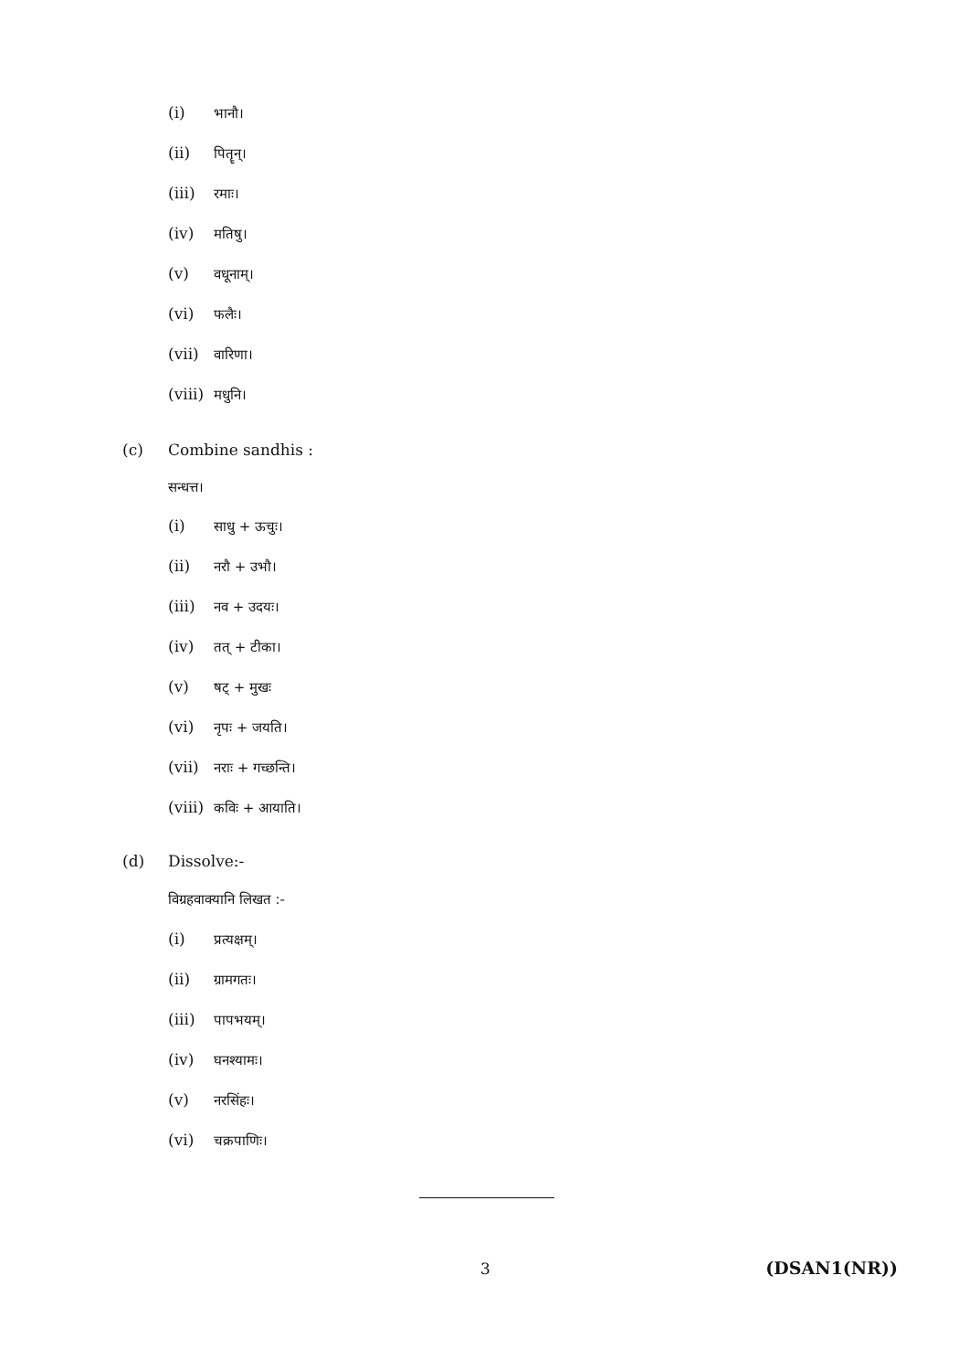(i) भानौ।
(ii) पितॄन्।
(iii) रमाः।
(iv) मतिषु।
(v) वधूनाम्।
(vi) फलैः।
(vii) वारिणा।
(viii) मधुनि।
(c) Combine sandhis :
सन्धत्त।
(i) साधु + ऊचुः।
(ii) नरौ + उभौ।
(iii) नव + उदयः।
(iv) तत् + टीका।
(v) षट् + मुखः
(vi) नृपः + जयति।
(vii) नराः + गच्छन्ति।
(viii) कविः + आयाति।
(d) Dissolve:-
विग्रहवाक्यानि लिखत :-
(i) प्रत्यक्षम्।
(ii) ग्रामगतः।
(iii) पापभयम्।
(iv) घनश्यामः।
(v) नरसिंहः।
(vi) चक्रपाणिः।
3 (DSAN1(NR))